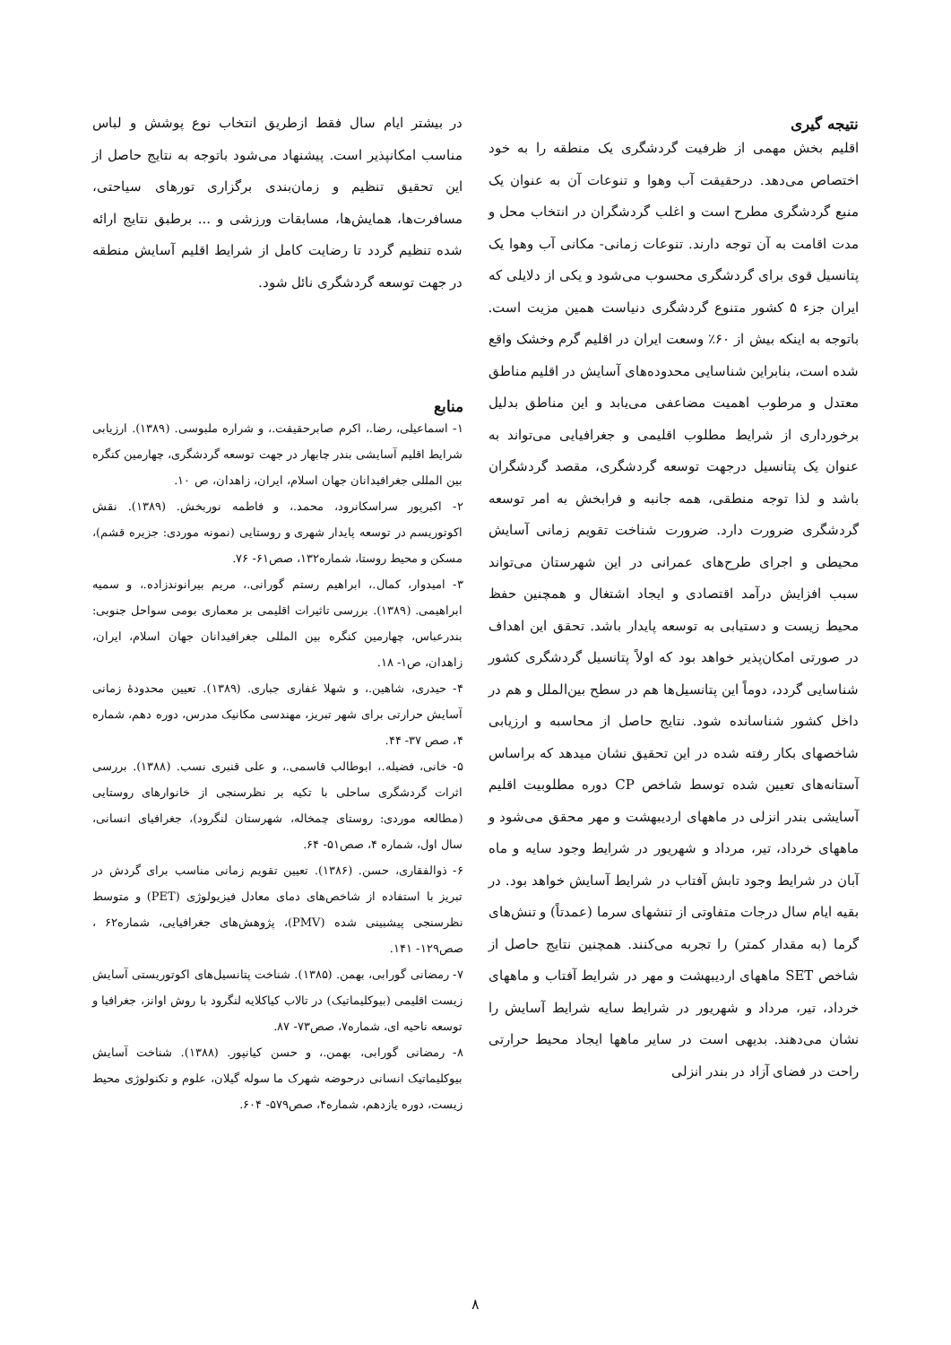نتیجه گیری
اقلیم بخش مهمی از ظرفیت گردشگری یک منطقه را به خود اختصاص می‌دهد. درحقیقت آب وهوا و تنوعات آن به عنوان یک منبع گردشگری مطرح است و اغلب گردشگران در انتخاب محل و مدت اقامت به آن توجه دارند. تنوعات زمانی- مکانی آب وهوا یک پتانسیل قوی برای گردشگری محسوب می‌شود و یکی از دلایلی که ایران جزء ۵ کشور متنوع گردشگری دنیاست همین مزیت است. باتوجه به اینکه بیش از ۶۰٪ وسعت ایران در اقلیم گرم وخشک واقع شده است، بنابراین شناسایی محدوده‌های آسایش در اقلیم مناطق معتدل و مرطوب اهمیت مضاعفی می‌یابد و این مناطق بدلیل برخورداری از شرایط مطلوب اقلیمی و جغرافیایی می‌تواند به عنوان یک پتانسیل درجهت توسعه گردشگری، مقصد گردشگران باشد و لذا توجه منطقی، همه جانبه و فرابخش به امر توسعه گردشگری ضرورت دارد. ضرورت شناخت تقویم زمانی آسایش محیطی و اجرای طرح‌های عمرانی در این شهرستان می‌تواند سبب افزایش درآمد اقتصادی و ایجاد اشتغال و همچنین حفظ محیط زیست و دستیابی به توسعه پایدار باشد. تحقق این اهداف در صورتی امکان‌پذیر خواهد بود که اولاً پتانسیل گردشگری کشور شناسایی گردد، دوماً این پتانسیل‌ها هم در سطح بین‌الملل و هم در داخل کشور شناسانده شود. نتایج حاصل از محاسبه و ارزیابی شاخصهای بکار رفته شده در این تحقیق نشان میدهد که براساس آستانه‌های تعیین شده توسط شاخص CP دوره مطلوبیت اقلیم آسایشی بندر انزلی در ماههای اردیبهشت و مهر محقق می‌شود و ماههای خرداد، تیر، مرداد و شهریور در شرایط وجود سایه و ماه آبان در شرایط وجود تابش آفتاب در شرایط آسایش خواهد بود. در بقیه ایام سال درجات متفاوتی از تنشهای سرما (عمدتاً) و تنش‌های گرما (به مقدار کمتر) را تجربه می‌کنند. همچنین نتایج حاصل از شاخص SET ماههای اردیبهشت و مهر در شرایط آفتاب و ماههای خرداد، تیر، مرداد و شهریور در شرایط سایه شرایط آسایش را نشان می‌دهند. بدیهی است در سایر ماهها ایجاد محیط حرارتی راحت در فضای آزاد در بندر انزلی
در بیشتر ایام سال فقط ازطریق انتخاب نوع پوشش و لباس مناسب امکانپذیر است. پیشنهاد می‌شود باتوجه به نتایج حاصل از این تحقیق تنظیم و زمان‌بندی برگزاری تورهای سیاحتی، مسافرت‌ها، همایش‌ها، مسابقات ورزشی و ... برطبق نتایج ارائه شده تنظیم گردد تا رضایت کامل از شرایط اقلیم آسایش منطقه در جهت توسعه گردشگری نائل شود.
منابع
۱- اسماعیلی، رضا.، اکرم صابرحقیقت.، و شراره ملبوسی. (۱۳۸۹). ارزیابی شرایط اقلیم آسایشی بندر چابهار در جهت توسعه گردشگری، چهارمین کنگره بین المللی جغرافیدانان جهان اسلام، ایران، زاهدان، ص ۱۰.
۲- اکبرپور سراسکانرود، محمد.، و فاطمه نوربخش. (۱۳۸۹). نقش اکوتوریسم در توسعه پایدار شهری و روستایی (نمونه موردی: جزیره قشم)، مسکن و محیط روستا، شماره۱۳۲، صص۶۱- ۷۶.
۳- امیدوار، کمال.، ابراهیم رستم گورانی.، مریم بیرانوندزاده.، و سمیه ابراهیمی. (۱۳۸۹). بررسی تاثیرات اقلیمی بر معماری بومی سواحل جنوبی: بندرعباس، چهارمین کنگره بین المللی جغرافیدانان جهان اسلام، ایران، زاهدان، ص۱- ۱۸.
۴- حیدری، شاهین.، و شهلا غفاری جباری. (۱۳۸۹). تعیین محدودهٔ زمانی آسایش حرارتی برای شهر تبریز، مهندسی مکانیک مدرس، دوره دهم، شماره ۴، صص ۳۷- ۴۴.
۵- خانی، فضیله.، ابوطالب قاسمی.، و علی قنبری نسب. (۱۳۸۸). بررسی اثرات گردشگری ساحلی با تکیه بر نظرسنجی از خانوارهای روستایی (مطالعه موردی: روستای چمخاله، شهرستان لنگرود)، جغرافیای انسانی، سال اول، شماره ۴، صص۵۱- ۶۴.
۶- ذوالفقاری، حسن. (۱۳۸۶). تعیین تقویم زمانی مناسب برای گردش در تبریز با استفاده از شاخص‌های دمای معادل فیزیولوژی (PET) و متوسط نظرسنجی پیشبینی شده (PMV)، پژوهش‌های جغرافیایی، شماره۶۲ ، صص۱۲۹- ۱۴۱.
۷- رمضانی گورابی، بهمن. (۱۳۸۵). شناخت پتانسیل‌های اکوتوریستی آسایش زیست اقلیمی (بیوکلیماتیک) در تالاب کیاکلایه لنگرود با روش اوانز، جغرافیا و توسعه ناحیه ای، شماره۷، صص۷۳- ۸۷.
۸- رمضانی گورابی، بهمن.، و حسن کیانپور. (۱۳۸۸). شناخت آسایش بیوکلیماتیک انسانی درحوضه شهرک ما سوله گیلان، علوم و تکنولوژی محیط زیست، دوره یازدهم، شماره۴، صص۵۷۹- ۶۰۴.
۸